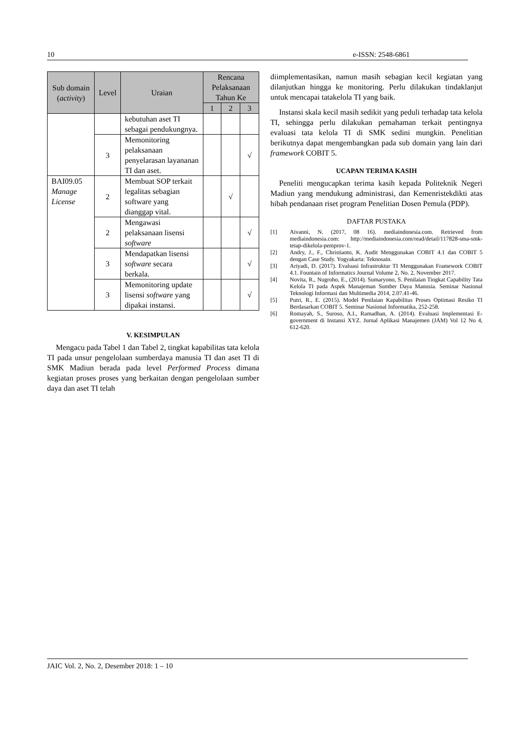10 e-ISSN: 2548-6861
| Sub domain ( activity ) | Level | Uraian | Rencana Pelaksanaan Tahun Ke | | |
| --- | --- | --- | --- | --- | --- |
| | | | 1 | 2 | 3 |
| | | kebutuhan aset TI sebagai pendukungnya. | | | |
| | 3 | Memonitoring pelaksanaan penyelarasan layananan TI dan aset. | | | √ |
| BAI09.05 Manage License | 2 | Membuat SOP terkait legalitas sebagian software yang dianggap vital. | | √ | |
| | 2 | Mengawasi pelaksanaan lisensi software | | | √ |
| | 3 | Mendapatkan lisensi software secara berkala. | | | √ |
| | 3 | Memonitoring update lisensi software yang dipakai instansi. | | | √ |
V. KESIMPULAN
Mengacu pada Tabel 1 dan Tabel 2, tingkat kapabilitas tata kelola TI pada unsur pengelolaan sumberdaya manusia TI dan aset TI di SMK Madiun berada pada level Performed Process dimana kegiatan proses proses yang berkaitan dengan pengelolaan sumber daya dan aset TI telah
diimplementasikan, namun masih sebagian kecil kegiatan yang dilanjutkan hingga ke monitoring. Perlu dilakukan tindaklanjut untuk mencapai tatakelola TI yang baik.
Instansi skala kecil masih sedikit yang peduli terhadap tata kelola TI, sehingga perlu dilakukan pemahaman terkait pentingnya evaluasi tata kelola TI di SMK sedini mungkin. Penelitian berikutnya dapat mengembangkan pada sub domain yang lain dari framework COBIT 5.
UCAPAN TERIMA KASIH
Peneliti mengucapkan terima kasih kepada Politeknik Negeri Madiun yang mendukung administrasi, dan Kemenristekdikti atas hibah pendanaan riset program Penelitian Dosen Pemula (PDP).
DAFTAR PUSTAKA
[1] Aivanni, N. (2017, 08 16). mediaindonesia.com. Retrieved from mediaindonesia.com: http://mediaindonesia.com/read/detail/117828-sma-smk-tetap-dikelola-pemprov-1.
[2] Andry, J., F., Christianto, K. Audit Menggunakan COBIT 4.1 dan COBIT 5 dengan Case Study. Yogyakarta: Teknosain.
[3] Ariyadi, D. (2017). Evaluasi Infrastruktur TI Menggunakan Framework COBIT 4.1. Fountain of Informatics Journal Volume 2, No. 2, November 2017.
[4] Novita, R., Nugroho, E., (2014). Sumaryono, S. Penilaian Tingkat Capability Tata Kelola TI pada Aspek Manajeman Sumber Daya Manusia. Seminar Nasional Teknologi Informasi dan Multimedia 2014, 2.07.41-46.
[5] Putri, R., E. (2015). Model Penilaian Kapabilitas Proses Optimasi Resiko TI Berdasarkan COBIT 5. Seminar Nasional Informatika, 252-258.
[6] Romayah, S., Suroso, A.I., Ramadhan, A. (2014). Evaluasi Implementasi E-government di Instansi XYZ. Jurnal Aplikasi Manajemen (JAM) Vol 12 No 4, 612-620.
JAIC Vol. 2, No. 2, Desember 2018: 1 – 10